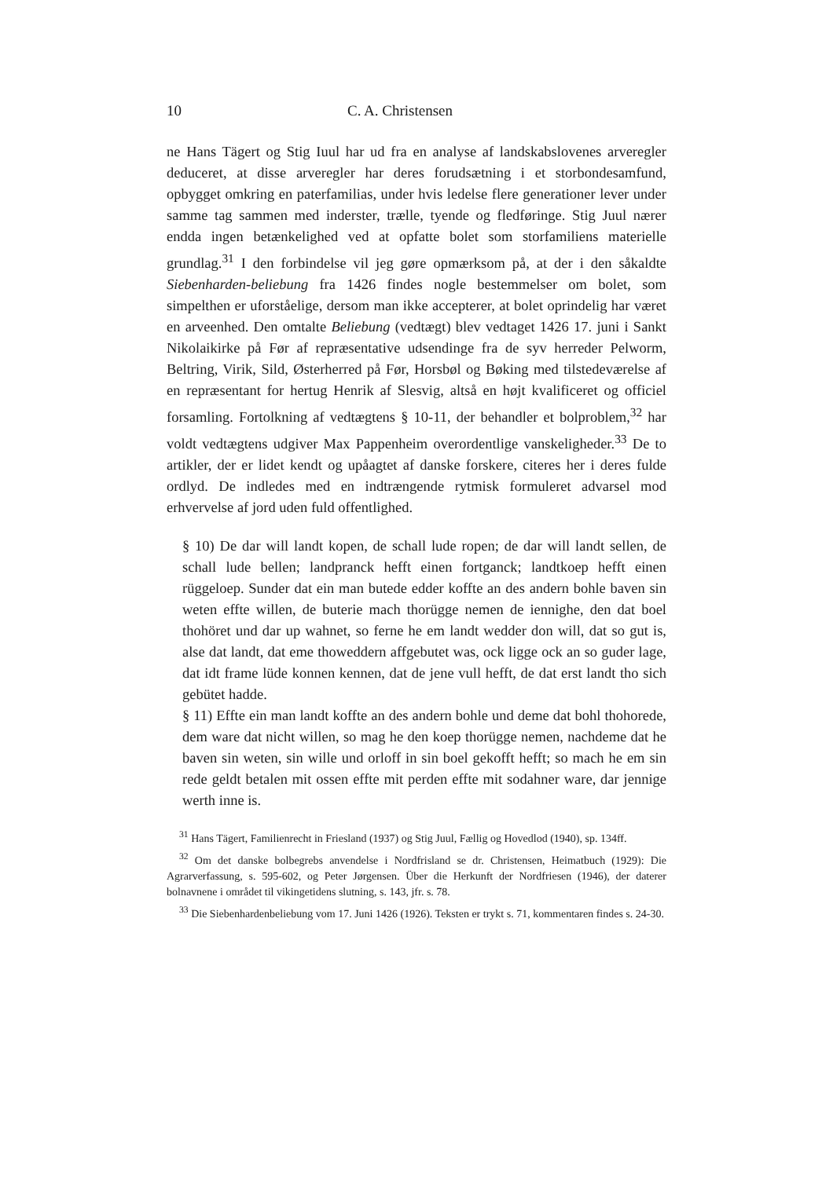10 C. A. Christensen
ne Hans Tägert og Stig Iuul har ud fra en analyse af landskabslovenes arveregler deduceret, at disse arveregler har deres forudsætning i et storbondesamfund, opbygget omkring en paterfamilias, under hvis ledelse flere generationer lever under samme tag sammen med inderster, trælle, tyende og fledføringe. Stig Juul nærer endda ingen betænkelighed ved at opfatte bolet som storfamiliens materielle grundlag.<sup>31</sup> I den forbindelse vil jeg gøre opmærksom på, at der i den såkaldte Siebenharden-beliebung fra 1426 findes nogle bestemmelser om bolet, som simpelthen er uforståelige, dersom man ikke accepterer, at bolet oprindelig har været en arveenhed. Den omtalte Beliebung (vedtægt) blev vedtaget 1426 17. juni i Sankt Nikolaikirke på Før af repræsentative udsendinge fra de syv herreder Pelworm, Beltring, Virik, Sild, Østerherred på Før, Horsbøl og Bøking med tilstedeværelse af en repræsentant for hertug Henrik af Slesvig, altså en højt kvalificeret og officiel forsamling. Fortolkning af vedtægtens § 10-11, der behandler et bolproblem,<sup>32</sup> har voldt vedtægtens udgiver Max Pappenheim overordentlige vanskeligheder.<sup>33</sup> De to artikler, der er lidet kendt og upåagtet af danske forskere, citeres her i deres fulde ordlyd. De indledes med en indtrængende rytmisk formuleret advarsel mod erhvervelse af jord uden fuld offentlighed.
§ 10) De dar will landt kopen, de schall lude ropen; de dar will landt sellen, de schall lude bellen; landpranck hefft einen fortganck; landtkoep hefft einen rüggeloep. Sunder dat ein man butede edder koffte an des andern bohle baven sin weten effte willen, de buterie mach thorügge nemen de iennighe, den dat boel thohöret und dar up wahnet, so ferne he em landt wedder don will, dat so gut is, alse dat landt, dat eme thoweddern affgebutet was, ock ligge ock an so guder lage, dat idt frame lüde konnen kennen, dat de jene vull hefft, de dat erst landt tho sich gebütet hadde.
§ 11) Effte ein man landt koffte an des andern bohle und deme dat bohl thohorede, dem ware dat nicht willen, so mag he den koep thorügge nemen, nachdeme dat he baven sin weten, sin wille und orloff in sin boel gekofft hefft; so mach he em sin rede geldt betalen mit ossen effte mit perden effte mit sodahner ware, dar jennige werth inne is.
<sup>31</sup> Hans Tägert, Familienrecht in Friesland (1937) og Stig Juul, Fællig og Hovedlod (1940), sp. 134ff.
<sup>32</sup> Om det danske bolbegrebs anvendelse i Nordfrisland se dr. Christensen, Heimatbuch (1929): Die Agrarverfassung, s. 595-602, og Peter Jørgensen. Über die Herkunft der Nordfriesen (1946), der daterer bolnavnene i området til vikingetidens slutning, s. 143, jfr. s. 78.
<sup>33</sup> Die Siebenhardenbeliebung vom 17. Juni 1426 (1926). Teksten er trykt s. 71, kommentaren findes s. 24-30.